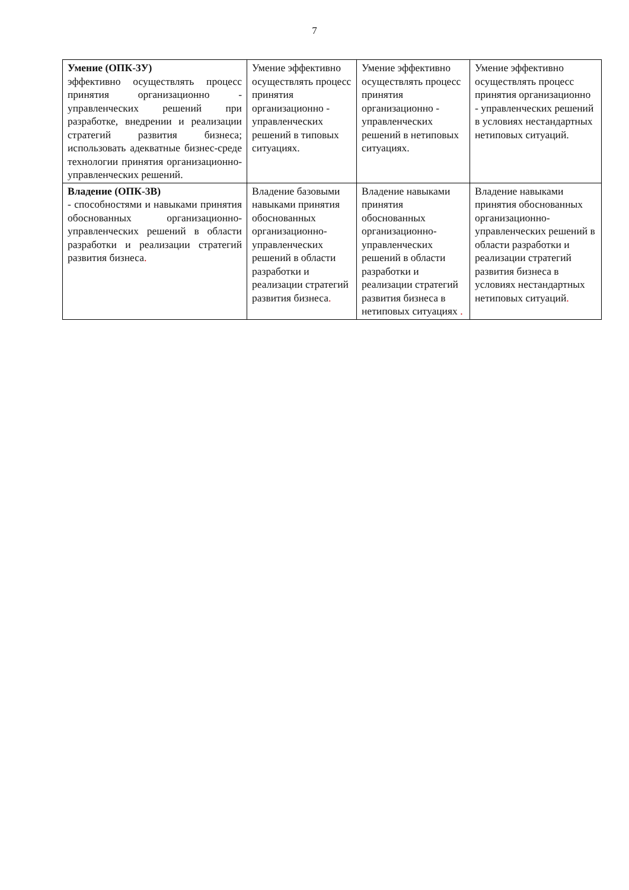7
| Умение (ОПК-3У) эффективно осуществлять процесс принятия организационно - управленческих решений при разработке, внедрении и реализации стратегий развития бизнеса; использовать адекватные бизнес-среде технологии принятия организационно-управленческих решений. | Умение эффективно осуществлять процесс принятия организационно - управленческих решений в типовых ситуациях. | Умение эффективно осуществлять процесс принятия организационно - управленческих решений в нетиповых ситуациях. | Умение эффективно осуществлять процесс принятия организационно - управленческих решений в условиях нестандартных нетиповых ситуаций. |
| Владение (ОПК-3В) - способностями и навыками принятия обоснованных организационно-управленческих решений в области разработки и реализации стратегий развития бизнеса . | Владение базовыми навыками принятия обоснованных организационно-управленческих решений в области разработки и реализации стратегий развития бизнеса . | Владение навыками принятия обоснованных организационно-управленческих решений в области разработки и реализации стратегий развития бизнеса в нетиповых ситуациях . | Владение навыками принятия обоснованных организационно-управленческих решений в области разработки и реализации стратегий развития бизнеса в условиях нестандартных нетиповых ситуаций . |